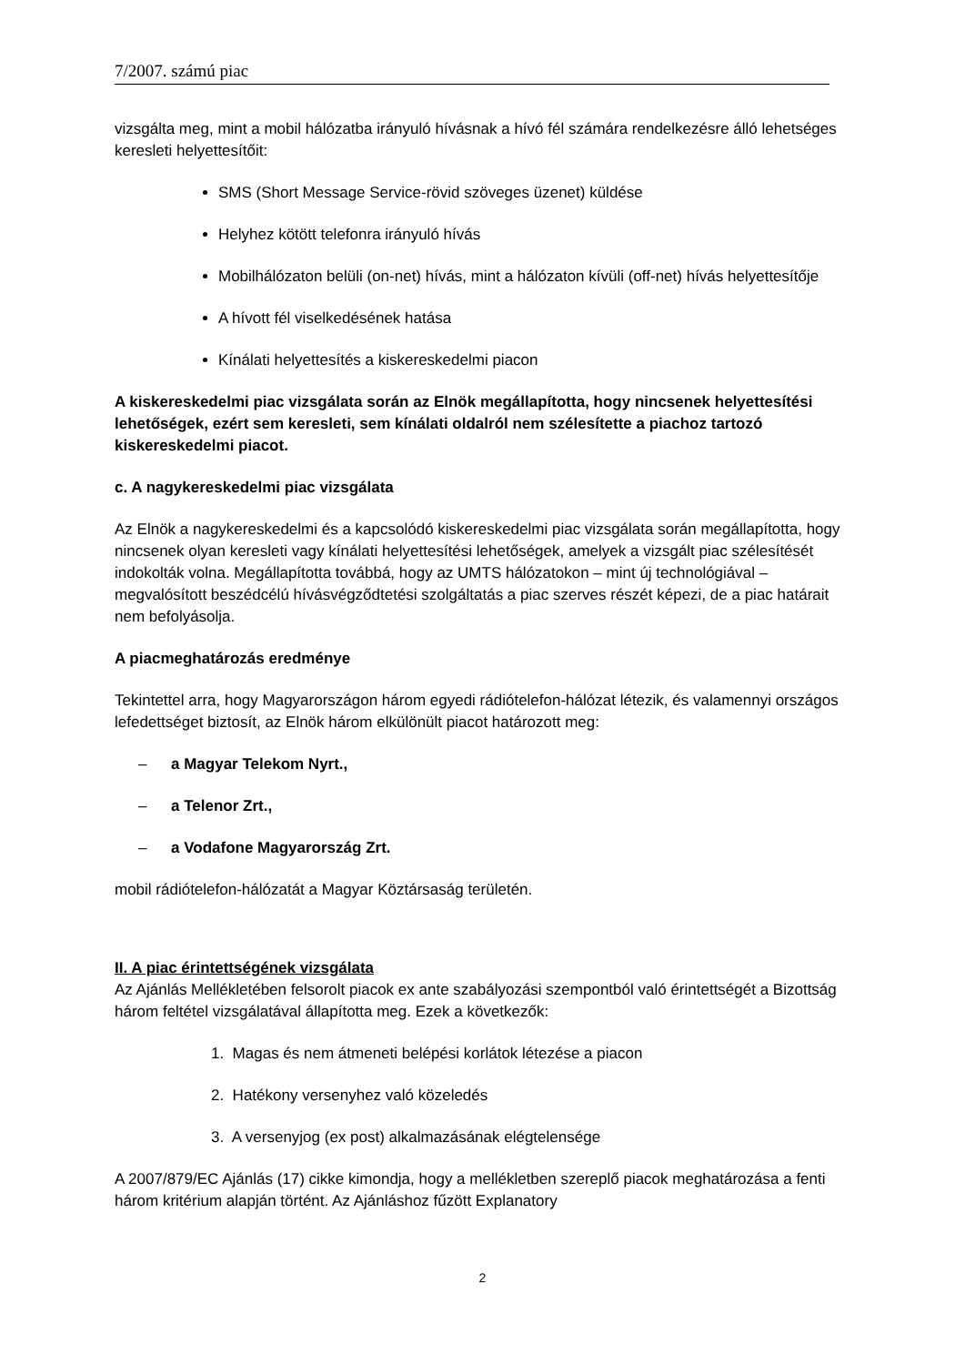7/2007. számú piac
vizsgálta meg, mint a mobil hálózatba irányuló hívásnak a hívó fél számára rendelkezésre álló lehetséges keresleti helyettesítőit:
SMS (Short Message Service-rövid szöveges üzenet) küldése
Helyhez kötött telefonra irányuló hívás
Mobilhálózaton belüli (on-net) hívás, mint a hálózaton kívüli (off-net) hívás helyettesítője
A hívott fél viselkedésének hatása
Kínálati helyettesítés a kiskereskedelmi piacon
A kiskereskedelmi piac vizsgálata során az Elnök megállapította, hogy nincsenek helyettesítési lehetőségek, ezért sem keresleti, sem kínálati oldalról nem szélesítette a piachoz tartozó kiskereskedelmi piacot.
c. A nagykereskedelmi piac vizsgálata
Az Elnök a nagykereskedelmi és a kapcsolódó kiskereskedelmi piac vizsgálata során megállapította, hogy nincsenek olyan keresleti vagy kínálati helyettesítési lehetőségek, amelyek a vizsgált piac szélesítését indokolták volna. Megállapította továbbá, hogy az UMTS hálózatokon – mint új technológiával – megvalósított beszédcélú hívásvégződtetési szolgáltatás a piac szerves részét képezi, de a piac határait nem befolyásolja.
A piacmeghatározás eredménye
Tekintettel arra, hogy Magyarországon három egyedi rádiótelefon-hálózat létezik, és valamennyi országos lefedettséget biztosít, az Elnök három elkülönült piacot határozott meg:
– a Magyar Telekom Nyrt.,
– a Telenor Zrt.,
– a Vodafone Magyarország Zrt.
mobil rádiótelefon-hálózatát a Magyar Köztársaság területén.
II. A piac érintettségének vizsgálata
Az Ajánlás Mellékletében felsorolt piacok ex ante szabályozási szempontból való érintettségét a Bizottság három feltétel vizsgálatával állapította meg. Ezek a következők:
1. Magas és nem átmeneti belépési korlátok létezése a piacon
2. Hatékony versenyhez való közeledés
3. A versenyjog (ex post) alkalmazásának elégtelensége
A 2007/879/EC Ajánlás (17) cikke kimondja, hogy a mellékletben szereplő piacok meghatározása a fenti három kritérium alapján történt. Az Ajánláshoz fűzött Explanatory
2